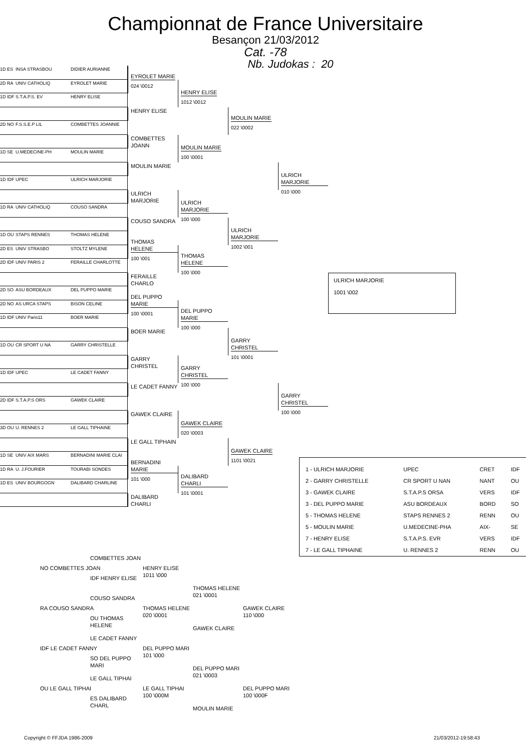Championnat de France Universitaire
Besançon 21/03/2012
Cat. -78
Nb. Judokas : 20
1D ES INSA STRASBOU DIDIER AURIANNE
2D RA UNIV CATHOLIQ EYROLET MARIE
EYROLET MARIE
024 \0012
1D IDF S.T.A.P.S. EV HENRY ELISE
HENRY ELISE
1012 \0012
HENRY ELISE
2D NO F.S.S.E.P LIL COMBETTES JOANNIE
MOULIN MARIE
022 \0002
COMBETTES JOANN
1D SE U.MEDECINE-PH MOULIN MARIE
MOULIN MARIE
100 \0001
MOULIN MARIE
1D IDF UPEC ULRICH MARJORIE
ULRICH MARJORIE
010 \000
ULRICH MARJORIE
1D RA UNIV CATHOLIQ COUSO SANDRA
ULRICH MARJORIE
100 \000
COUSO SANDRA
1D OU STAPS RENNES THOMAS HELENE
ULRICH MARJORIE
1002 \001
2D ES UNIV STRASBO STOLTZ MYLENE
THOMAS HELENE
100 \001
2D IDF UNIV PARIS 2 FERAILLE CHARLOTTE
THOMAS HELENE
100 \000
FERAILLE CHARLO
2D SO ASU BORDEAUX DEL PUPPO MARIE
ULRICH MARJORIE
1001 \002
2D NO AS URCA STAPS BISON CELINE
DEL PUPPO MARIE
100 \0001
1D IDF UNIV Paris11 BOER MARIE
DEL PUPPO MARIE
100 \000
BOER MARIE
1D OU CR SPORT U NA GARRY CHRISTELLE
GARRY CHRISTEL
101 \0001
GARRY CHRISTEL
1D IDF UPEC LE CADET FANNY
GARRY CHRISTEL
100 \000
LE CADET FANNY
2D IDF S.T.A.P.S ORS GAWEK CLAIRE
GARRY CHRISTEL
100 \000
GAWEK CLAIRE
3D OU U. RENNES 2 LE GALL TIPHAINE
GAWEK CLAIRE
020 \0003
LE GALL TIPHAIN
1D SE UNIV AIX MARS BERNADINI MARIE CLAI
GAWEK CLAIRE
1101 \0021
1D RA U. J.FOURIER TOURABI SONDES
BERNADINI MARIE
101 \000
1D ES UNIV BOURGOGN DALIBARD CHARLINE
DALIBARD CHARLI
101 \0001
DALIBARD CHARLI
| 1 - ULRICH MARJORIE | UPEC | CRET | IDF |
| 2 - GARRY CHRISTELLE | CR SPORT U NAN | NANT | OU |
| 3 - GAWEK CLAIRE | S.T.A.P.S ORSA | VERS | IDF |
| 3 - DEL PUPPO MARIE | ASU BORDEAUX | BORD | SO |
| 5 - THOMAS HELENE | STAPS RENNES 2 | RENN | OU |
| 5 - MOULIN MARIE | U.MEDECINE-PHA | AIX- | SE |
| 7 - HENRY ELISE | S.T.A.P.S. EVR | VERS | IDF |
| 7 - LE GALL TIPHAINE | U. RENNES 2 | RENN | OU |
COMBETTES JOAN
NO COMBETTES JOAN
HENRY ELISE
1011 \000
IDF HENRY ELISE
THOMAS HELENE
021 \0001
COUSO SANDRA
RA COUSO SANDRA
THOMAS HELENE
020 \0001
GAWEK CLAIRE
110 \000
OU THOMAS HELENE
GAWEK CLAIRE
LE CADET FANNY
IDF LE CADET FANNY
DEL PUPPO MARI
101 \000
SO DEL PUPPO MARI
DEL PUPPO MARI
021 \0003
LE GALL TIPHAI
OU LE GALL TIPHAI
LE GALL TIPHAI
100 \000M
DEL PUPPO MARI
100 \000F
ES DALIBARD CHARL
MOULIN MARIE
Copyright © FFJDA 1986-2009 21/03/2012-19:58:43